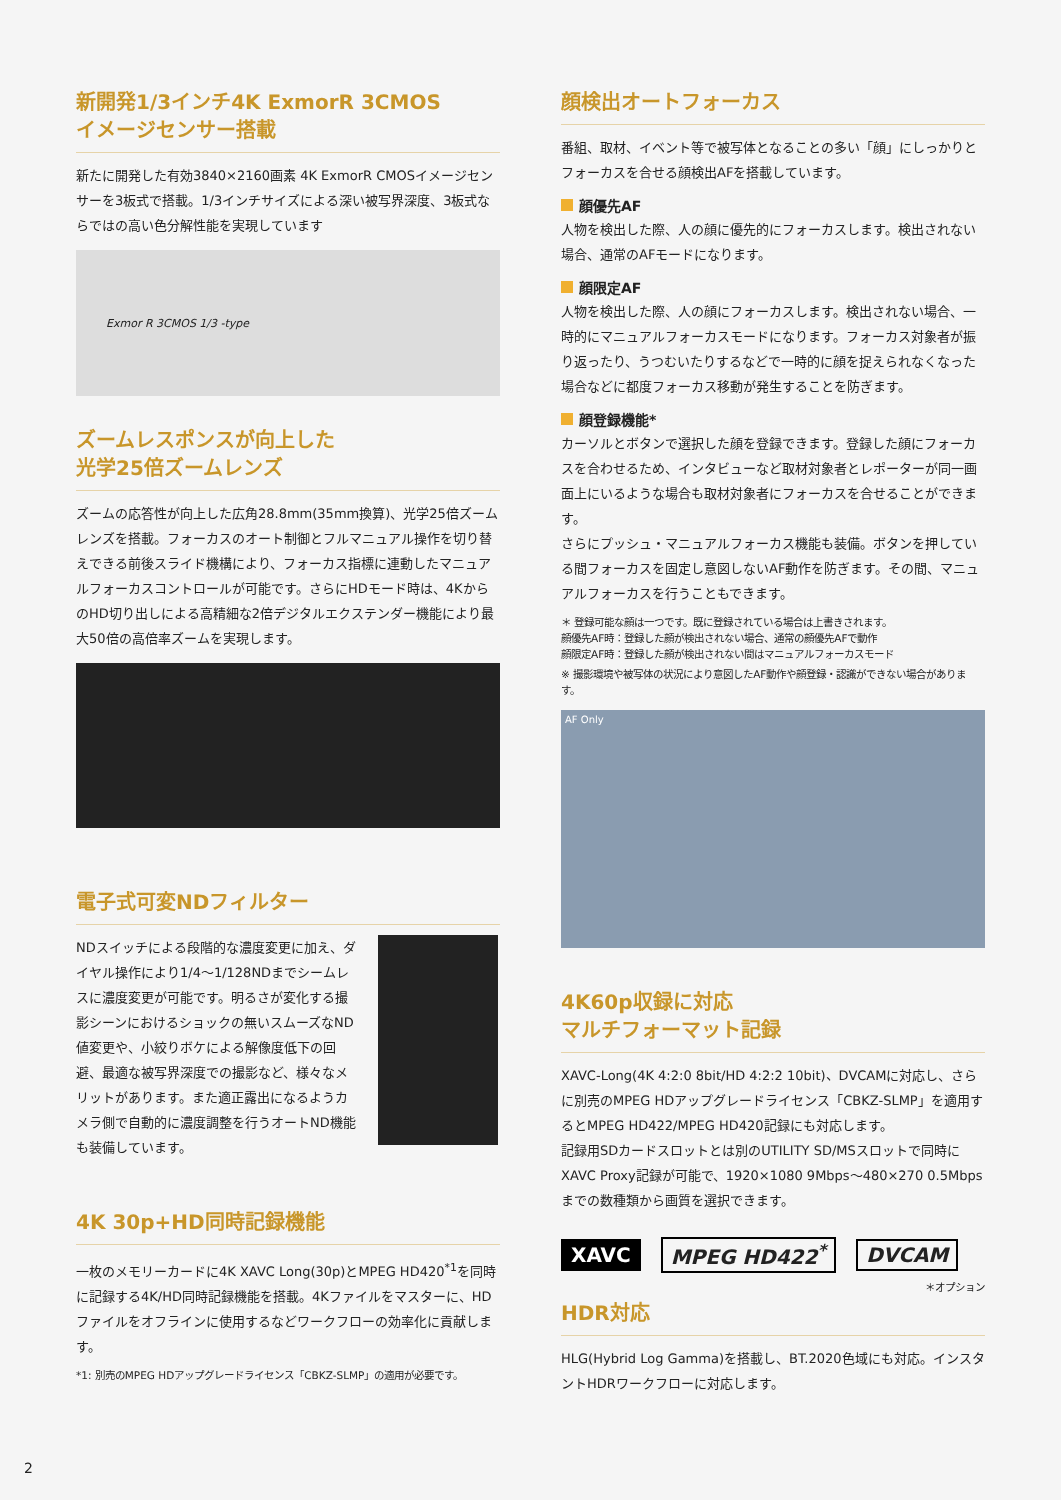新開発1/3インチ4K ExmorR 3CMOS
イメージセンサー搭載
新たに開発した有効3840×2160画素 4K ExmorR CMOSイメージセンサーを3板式で搭載。1/3インチサイズによる深い被写界深度、3板式ならではの高い色分解性能を実現しています
Exmor R 3CMOS 1/3 -type
ズームレスポンスが向上した
光学25倍ズームレンズ
ズームの応答性が向上した広角28.8mm(35mm換算)、光学25倍ズームレンズを搭載。フォーカスのオート制御とフルマニュアル操作を切り替えできる前後スライド機構により、フォーカス指標に連動したマニュアルフォーカスコントロールが可能です。さらにHDモード時は、4KからのHD切り出しによる高精細な2倍デジタルエクステンダー機能により最大50倍の高倍率ズームを実現します。
電子式可変NDフィルター
NDスイッチによる段階的な濃度変更に加え、ダイヤル操作により1/4～1/128NDまでシームレスに濃度変更が可能です。明るさが変化する撮影シーンにおけるショックの無いスムーズなND値変更や、小絞りボケによる解像度低下の回避、最適な被写界深度での撮影など、様々なメリットがあります。また適正露出になるようカメラ側で自動的に濃度調整を行うオートND機能も装備しています。
4K 30p+HD同時記録機能
一枚のメモリーカードに4K XAVC Long(30p)とMPEG HD420<sup>*1</sup>を同時に記録する4K/HD同時記録機能を搭載。4Kファイルをマスターに、HDファイルをオフラインに使用するなどワークフローの効率化に貢献します。
*1: 別売のMPEG HDアップグレードライセンス「CBKZ-SLMP」の適用が必要です。
顔検出オートフォーカス
番組、取材、イベント等で被写体となることの多い「顔」にしっかりとフォーカスを合せる顔検出AFを搭載しています。
顔優先AF
人物を検出した際、人の顔に優先的にフォーカスします。検出されない場合、通常のAFモードになります。
顔限定AF
人物を検出した際、人の顔にフォーカスします。検出されない場合、一時的にマニュアルフォーカスモードになります。フォーカス対象者が振り返ったり、うつむいたりするなどで一時的に顔を捉えられなくなった場合などに都度フォーカス移動が発生することを防ぎます。
顔登録機能*
カーソルとボタンで選択した顔を登録できます。登録した顔にフォーカスを合わせるため、インタビューなど取材対象者とレポーターが同一画面上にいるような場合も取材対象者にフォーカスを合せることができます。
さらにプッシュ・マニュアルフォーカス機能も装備。ボタンを押している間フォーカスを固定し意図しないAF動作を防ぎます。その間、マニュアルフォーカスを行うこともできます。
＊ 登録可能な顔は一つです。既に登録されている場合は上書きされます。
顔優先AF時：登録した顔が検出されない場合、通常の顔優先AFで動作
顔限定AF時：登録した顔が検出されない間はマニュアルフォーカスモード
※ 撮影環境や被写体の状況により意図したAF動作や顔登録・認識ができない場合があります。
AF Only
4K60p収録に対応
マルチフォーマット記録
XAVC-Long(4K 4:2:0 8bit/HD 4:2:2 10bit)、DVCAMに対応し、さらに別売のMPEG HDアップグレードライセンス「CBKZ-SLMP」を適用するとMPEG HD422/MPEG HD420記録にも対応します。
記録用SDカードスロットとは別のUTILITY SD/MSスロットで同時にXAVC Proxy記録が可能で、1920×1080 9Mbps～480×270 0.5Mbpsまでの数種類から画質を選択できます。
XAVC MPEG HD422<sup>*</sup> DVCAM
＊オプション
HDR対応
HLG(Hybrid Log Gamma)を搭載し、BT.2020色域にも対応。インスタントHDRワークフローに対応します。
2